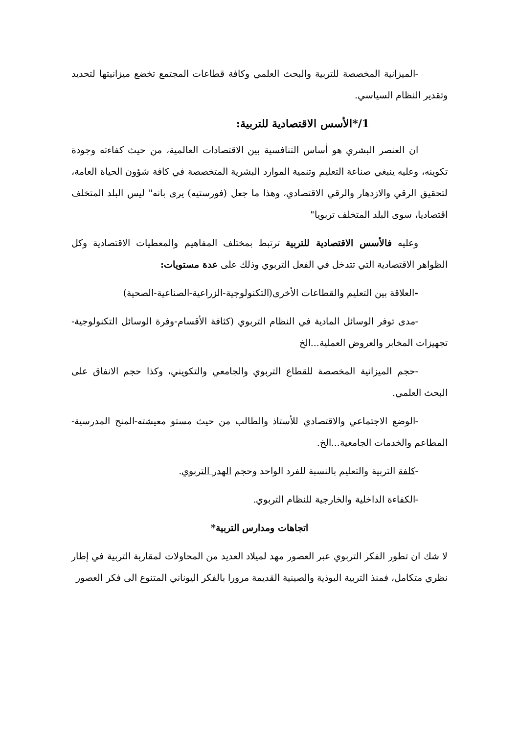-الميزانية المخصصة للتربية والبحث العلمي وكافة قطاعات المجتمع تخضع ميزانيتها لتحديد وتقدير النظام السياسي.
1/*الأسس الاقتصادية للتربية:
ان العنصر البشري هو أساس التنافسية بين الاقتصادات العالمية، من حيث كفاءته وجودة تكوينه، وعليه ينبغي صناعة التعليم وتنمية الموارد البشرية المتخصصة في كافة شؤون الحياة العامة، لتحقيق الرقي والازدهار والرقي الاقتصادي، وهذا ما جعل (فورستيه) يرى بانه" ليس البلد المتخلف اقتصاديا، سوى البلد المتخلف تربويا"
وعليه فالأسس الاقتصادية للتربية ترتبط بمختلف المفاهيم والمعطيات الاقتصادية وكل الظواهر الاقتصادية التي تتدخل في الفعل التربوي وذلك على عدة مستويات:
-العلاقة بين التعليم والقطاعات الأخرى(التكنولوجية-الزراعية-الصناعية-الصحية)
-مدى توفر الوسائل المادية في النظام التربوي (كثافة الأقسام-وفرة الوسائل التكنولوجية- تجهيزات المخابر والعروض العملية...الخ
-حجم الميزانية المخصصة للقطاع التربوي والجامعي والتكويني، وكذا حجم الانفاق على البحث العلمي.
-الوضع الاجتماعي والاقتصادي للأستاذ والطالب من حيث مستو معيشته-المنح المدرسية- المطاعم والخدمات الجامعية...الخ.
-كلفة التربية والتعليم بالنسبة للفرد الواحد وحجم الهدر التربوي.
-الكفاءة الداخلية والخارجية للنظام التربوي.
اتجاهات ومدارس التربية*
لا شك ان تطور الفكر التربوي عبر العصور مهد لميلاد العديد من المحاولات لمقاربة التربية في إطار نظري متكامل، فمنذ التربية البوذية والصينية القديمة مرورا بالفكر اليوناني المتنوع الى فكر العصور